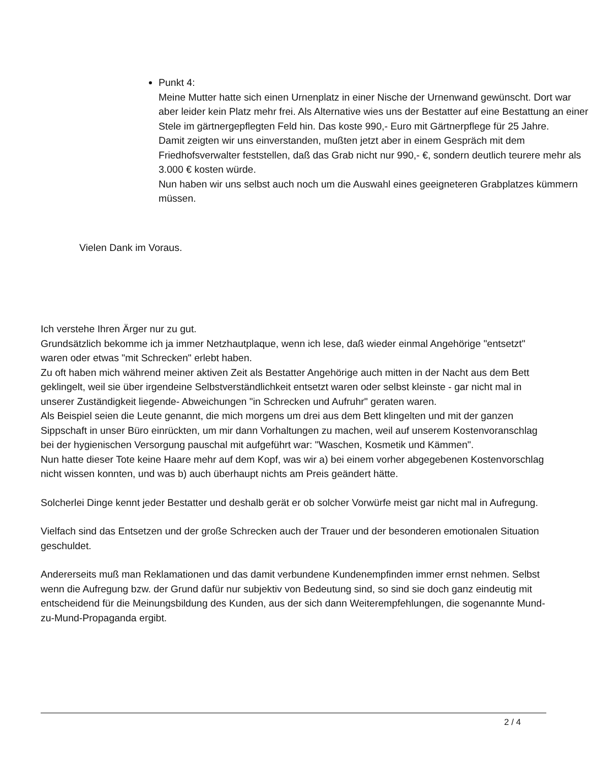Punkt 4:
Meine Mutter hatte sich einen Urnenplatz in einer Nische der Urnenwand gewünscht. Dort war aber leider kein Platz mehr frei. Als Alternative wies uns der Bestatter auf eine Bestattung an einer Stele im gärtnergepflegten Feld hin. Das koste 990,- Euro mit Gärtnerpflege für 25 Jahre.
Damit zeigten wir uns einverstanden, mußten jetzt aber in einem Gespräch mit dem Friedhofsverwalter feststellen, daß das Grab nicht nur 990,- €, sondern deutlich teurere mehr als 3.000 € kosten würde.
Nun haben wir uns selbst auch noch um die Auswahl eines geeigneteren Grabplatzes kümmern müssen.
Vielen Dank im Voraus.
Ich verstehe Ihren Ärger nur zu gut.
Grundsätzlich bekomme ich ja immer Netzhautplaque, wenn ich lese, daß wieder einmal Angehörige "entsetzt" waren oder etwas "mit Schrecken" erlebt haben.
Zu oft haben mich während meiner aktiven Zeit als Bestatter Angehörige auch mitten in der Nacht aus dem Bett geklingelt, weil sie über irgendeine Selbstverständlichkeit entsetzt waren oder selbst kleinste - gar nicht mal in unserer Zuständigkeit liegende- Abweichungen "in Schrecken und Aufruhr" geraten waren.
Als Beispiel seien die Leute genannt, die mich morgens um drei aus dem Bett klingelten und mit der ganzen Sippschaft in unser Büro einrückten, um mir dann Vorhaltungen zu machen, weil auf unserem Kostenvoranschlag bei der hygienischen Versorgung pauschal mit aufgeführt war: "Waschen, Kosmetik und Kämmen".
Nun hatte dieser Tote keine Haare mehr auf dem Kopf, was wir a) bei einem vorher abgegebenen Kostenvorschlag nicht wissen konnten, und was b) auch überhaupt nichts am Preis geändert hätte.
Solcherlei Dinge kennt jeder Bestatter und deshalb gerät er ob solcher Vorwürfe meist gar nicht mal in Aufregung.
Vielfach sind das Entsetzen und der große Schrecken auch der Trauer und der besonderen emotionalen Situation geschuldet.
Andererseits muß man Reklamationen und das damit verbundene Kundenempfinden immer ernst nehmen. Selbst wenn die Aufregung bzw. der Grund dafür nur subjektiv von Bedeutung sind, so sind sie doch ganz eindeutig mit entscheidend für die Meinungsbildung des Kunden, aus der sich dann Weiterempfehlungen, die sogenannte Mund-zu-Mund-Propaganda ergibt.
2 / 4